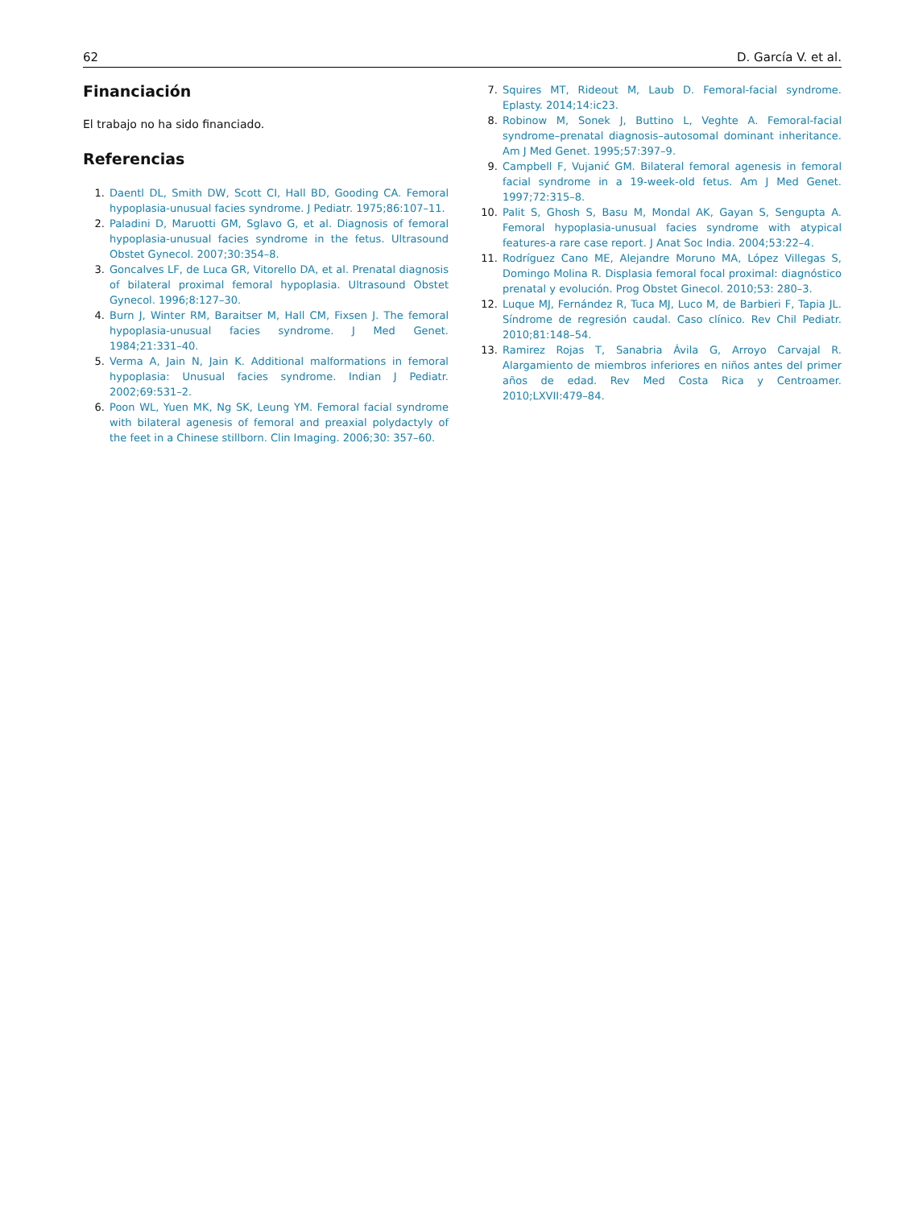62 D. García V. et al.
Financiación
El trabajo no ha sido financiado.
Referencias
1. Daentl DL, Smith DW, Scott CI, Hall BD, Gooding CA. Femoral hypoplasia-unusual facies syndrome. J Pediatr. 1975;86:107–11.
2. Paladini D, Maruotti GM, Sglavo G, et al. Diagnosis of femoral hypoplasia-unusual facies syndrome in the fetus. Ultrasound Obstet Gynecol. 2007;30:354–8.
3. Goncalves LF, de Luca GR, Vitorello DA, et al. Prenatal diagnosis of bilateral proximal femoral hypoplasia. Ultrasound Obstet Gynecol. 1996;8:127–30.
4. Burn J, Winter RM, Baraitser M, Hall CM, Fixsen J. The femoral hypoplasia-unusual facies syndrome. J Med Genet. 1984;21:331–40.
5. Verma A, Jain N, Jain K. Additional malformations in femoral hypoplasia: Unusual facies syndrome. Indian J Pediatr. 2002;69:531–2.
6. Poon WL, Yuen MK, Ng SK, Leung YM. Femoral facial syndrome with bilateral agenesis of femoral and preaxial polydactyly of the feet in a Chinese stillborn. Clin Imaging. 2006;30: 357–60.
7. Squires MT, Rideout M, Laub D. Femoral-facial syndrome. Eplasty. 2014;14:ic23.
8. Robinow M, Sonek J, Buttino L, Veghte A. Femoral-facial syndrome–prenatal diagnosis–autosomal dominant inheritance. Am J Med Genet. 1995;57:397–9.
9. Campbell F, Vujanić GM. Bilateral femoral agenesis in femoral facial syndrome in a 19-week-old fetus. Am J Med Genet. 1997;72:315–8.
10. Palit S, Ghosh S, Basu M, Mondal AK, Gayan S, Sengupta A. Femoral hypoplasia-unusual facies syndrome with atypical features-a rare case report. J Anat Soc India. 2004;53:22–4.
11. Rodríguez Cano ME, Alejandre Moruno MA, López Villegas S, Domingo Molina R. Displasia femoral focal proximal: diagnóstico prenatal y evolución. Prog Obstet Ginecol. 2010;53: 280–3.
12. Luque MJ, Fernández R, Tuca MJ, Luco M, de Barbieri F, Tapia JL. Síndrome de regresión caudal. Caso clínico. Rev Chil Pediatr. 2010;81:148–54.
13. Ramirez Rojas T, Sanabria Ávila G, Arroyo Carvajal R. Alargamiento de miembros inferiores en niños antes del primer años de edad. Rev Med Costa Rica y Centroamer. 2010;LXVII:479–84.